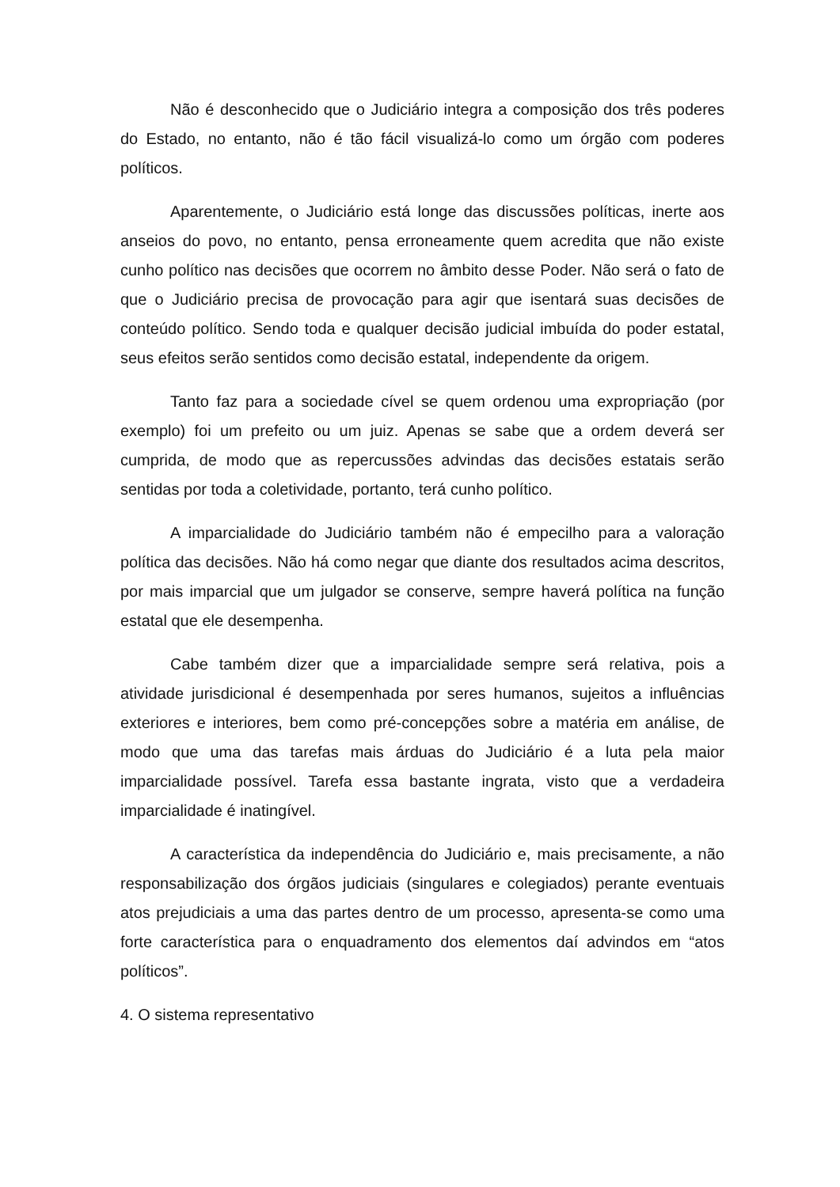Não é desconhecido que o Judiciário integra a composição dos três poderes do Estado, no entanto, não é tão fácil visualizá-lo como um órgão com poderes políticos.
Aparentemente, o Judiciário está longe das discussões políticas, inerte aos anseios do povo, no entanto, pensa erroneamente quem acredita que não existe cunho político nas decisões que ocorrem no âmbito desse Poder. Não será o fato de que o Judiciário precisa de provocação para agir que isentará suas decisões de conteúdo político. Sendo toda e qualquer decisão judicial imbuída do poder estatal, seus efeitos serão sentidos como decisão estatal, independente da origem.
Tanto faz para a sociedade cível se quem ordenou uma expropriação (por exemplo) foi um prefeito ou um juiz. Apenas se sabe que a ordem deverá ser cumprida, de modo que as repercussões advindas das decisões estatais serão sentidas por toda a coletividade, portanto, terá cunho político.
A imparcialidade do Judiciário também não é empecilho para a valoração política das decisões. Não há como negar que diante dos resultados acima descritos, por mais imparcial que um julgador se conserve, sempre haverá política na função estatal que ele desempenha.
Cabe também dizer que a imparcialidade sempre será relativa, pois a atividade jurisdicional é desempenhada por seres humanos, sujeitos a influências exteriores e interiores, bem como pré-concepções sobre a matéria em análise, de modo que uma das tarefas mais árduas do Judiciário é a luta pela maior imparcialidade possível. Tarefa essa bastante ingrata, visto que a verdadeira imparcialidade é inatingível.
A característica da independência do Judiciário e, mais precisamente, a não responsabilização dos órgãos judiciais (singulares e colegiados) perante eventuais atos prejudiciais a uma das partes dentro de um processo, apresenta-se como uma forte característica para o enquadramento dos elementos daí advindos em “atos políticos”.
4. O sistema representativo